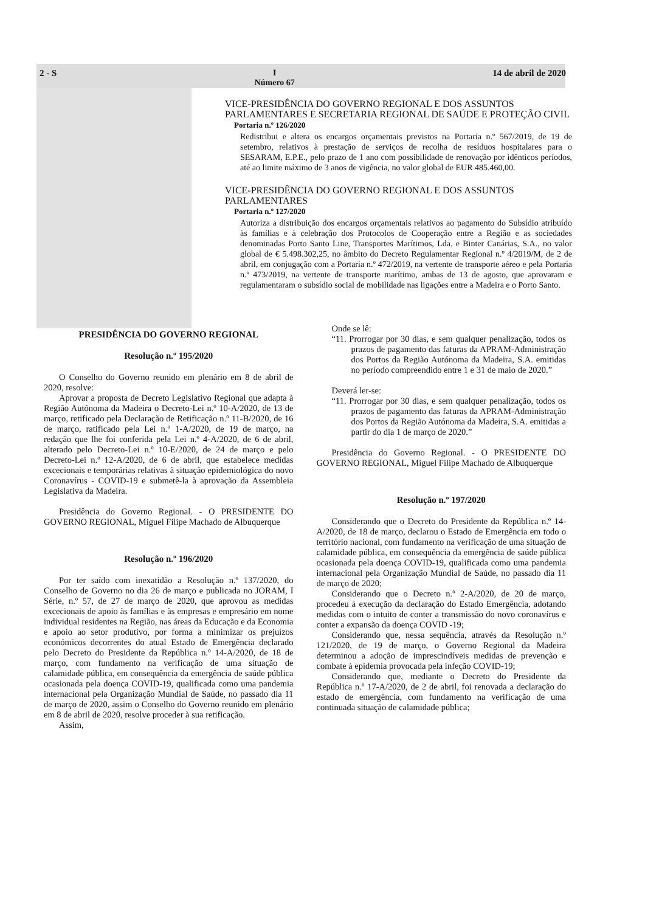2 - S I
Número 67 14 de abril de 2020
VICE-PRESIDÊNCIA DO GOVERNO REGIONAL E DOS ASSUNTOS PARLAMENTARES E SECRETARIA REGIONAL DE SAÚDE E PROTEÇÃO CIVIL
Portaria n.º 126/2020
Redistribui e altera os encargos orçamentais previstos na Portaria n.º 567/2019, de 19 de setembro, relativos à prestação de serviços de recolha de resíduos hospitalares para o SESARAM, E.P.E., pelo prazo de 1 ano com possibilidade de renovação por idênticos períodos, até ao limite máximo de 3 anos de vigência, no valor global de EUR 485.460,00.
VICE-PRESIDÊNCIA DO GOVERNO REGIONAL E DOS ASSUNTOS PARLAMENTARES
Portaria n.º 127/2020
Autoriza a distribuição dos encargos orçamentais relativos ao pagamento do Subsídio atribuído às famílias e à celebração dos Protocolos de Cooperação entre a Região e as sociedades denominadas Porto Santo Line, Transportes Marítimos, Lda. e Binter Canárias, S.A., no valor global de € 5.498.302,25, no âmbito do Decreto Regulamentar Regional n.º 4/2019/M, de 2 de abril, em conjugação com a Portaria n.º 472/2019, na vertente de transporte aéreo e pela Portaria n.º 473/2019, na vertente de transporte marítimo, ambas de 13 de agosto, que aprovaram e regulamentaram o subsídio social de mobilidade nas ligações entre a Madeira e o Porto Santo.
PRESIDÊNCIA DO GOVERNO REGIONAL
Resolução n.º 195/2020
O Conselho do Governo reunido em plenário em 8 de abril de 2020, resolve:
Aprovar a proposta de Decreto Legislativo Regional que adapta à Região Autónoma da Madeira o Decreto-Lei n.º 10-A/2020, de 13 de março, retificado pela Declaração de Retificação n.º 11-B/2020, de 16 de março, ratificado pela Lei n.º 1-A/2020, de 19 de março, na redação que lhe foi conferida pela Lei n.º 4-A/2020, de 6 de abril, alterado pelo Decreto-Lei n.º 10-E/2020, de 24 de março e pelo Decreto-Lei n.º 12-A/2020, de 6 de abril, que estabelece medidas excecionais e temporárias relativas à situação epidemiológica do novo Coronavírus - COVID-19 e submetê-la à aprovação da Assembleia Legislativa da Madeira.
Presidência do Governo Regional. - O PRESIDENTE DO GOVERNO REGIONAL, Miguel Filipe Machado de Albuquerque
Resolução n.º 196/2020
Por ter saído com inexatidão a Resolução n.º 137/2020, do Conselho de Governo no dia 26 de março e publicada no JORAM, I Série, n.º 57, de 27 de março de 2020, que aprovou as medidas excecionais de apoio às famílias e às empresas e empresário em nome individual residentes na Região, nas áreas da Educação e da Economia e apoio ao setor produtivo, por forma a minimizar os prejuízos económicos decorrentes do atual Estado de Emergência declarado pelo Decreto do Presidente da República n.º 14-A/2020, de 18 de março, com fundamento na verificação de uma situação de calamidade pública, em consequência da emergência de saúde pública ocasionada pela doença COVID-19, qualificada como uma pandemia internacional pela Organização Mundial de Saúde, no passado dia 11 de março de 2020, assim o Conselho do Governo reunido em plenário em 8 de abril de 2020, resolve proceder à sua retificação.
Assim,
Onde se lê:
“11. Prorrogar por 30 dias, e sem qualquer penalização, todos os prazos de pagamento das faturas da APRAM-Administração dos Portos da Região Autónoma da Madeira, S.A. emitidas no período compreendido entre 1 e 31 de maio de 2020.”
Deverá ler-se:
“11. Prorrogar por 30 dias, e sem qualquer penalização, todos os prazos de pagamento das faturas da APRAM-Administração dos Portos da Região Autónoma da Madeira, S.A. emitidas a partir do dia 1 de março de 2020.”
Presidência do Governo Regional. - O PRESIDENTE DO GOVERNO REGIONAL, Miguel Filipe Machado de Albuquerque
Resolução n.º 197/2020
Considerando que o Decreto do Presidente da República n.º 14-A/2020, de 18 de março, declarou o Estado de Emergência em todo o território nacional, com fundamento na verificação de uma situação de calamidade pública, em consequência da emergência de saúde pública ocasionada pela doença COVID-19, qualificada como uma pandemia internacional pela Organização Mundial de Saúde, no passado dia 11 de março de 2020;
Considerando que o Decreto n.º 2-A/2020, de 20 de março, procedeu à execução da declaração do Estado Emergência, adotando medidas com o intuito de conter a transmissão do novo coronavírus e conter a expansão da doença COVID -19;
Considerando que, nessa sequência, através da Resolução n.º 121/2020, de 19 de março, o Governo Regional da Madeira determinou a adoção de imprescindíveis medidas de prevenção e combate à epidemia provocada pela infeção COVID-19;
Considerando que, mediante o Decreto do Presidente da República n.º 17-A/2020, de 2 de abril, foi renovada a declaração do estado de emergência, com fundamento na verificação de uma continuada situação de calamidade pública;